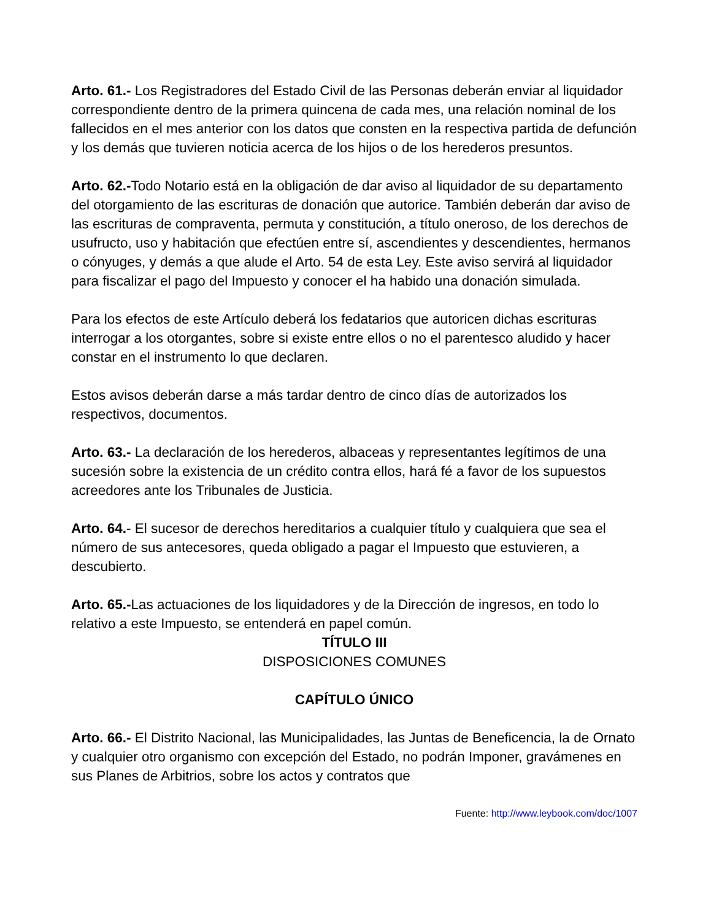Arto. 61.- Los Registradores del Estado Civil de las Personas deberán enviar al liquidador correspondiente dentro de la primera quincena de cada mes, una relación nominal de los fallecidos en el mes anterior con los datos que consten en la respectiva partida de defunción y los demás que tuvieren noticia acerca de los hijos o de los herederos presuntos.
Arto. 62.-Todo Notario está en la obligación de dar aviso al liquidador de su departamento del otorgamiento de las escrituras de donación que autorice. También deberán dar aviso de las escrituras de compraventa, permuta y constitución, a título oneroso, de los derechos de usufructo, uso y habitación que efectúen entre sí, ascendientes y descendientes, hermanos o cónyuges, y demás a que alude el Arto. 54 de esta Ley. Este aviso servirá al liquidador para fiscalizar el pago del Impuesto y conocer el ha habido una donación simulada.
Para los efectos de este Artículo deberá los fedatarios que autoricen dichas escrituras interrogar a los otorgantes, sobre si existe entre ellos o no el parentesco aludido y hacer constar en el instrumento lo que declaren.
Estos avisos deberán darse a más tardar dentro de cinco días de autorizados los respectivos, documentos.
Arto. 63.- La declaración de los herederos, albaceas y representantes legítimos de una sucesión sobre la existencia de un crédito contra ellos, hará fé a favor de los supuestos acreedores ante los Tribunales de Justicia.
Arto. 64.- El sucesor de derechos hereditarios a cualquier título y cualquiera que sea el número de sus antecesores, queda obligado a pagar el Impuesto que estuvieren, a descubierto.
Arto. 65.-Las actuaciones de los liquidadores y de la Dirección de ingresos, en todo lo relativo a este Impuesto, se entenderá en papel común.
TÍTULO III
DISPOSICIONES COMUNES
CAPÍTULO ÚNICO
Arto. 66.- El Distrito Nacional, las Municipalidades, las Juntas de Beneficencia, la de Ornato y cualquier otro organismo con excepción del Estado, no podrán Imponer, gravámenes en sus Planes de Arbitrios, sobre los actos y contratos que
Fuente: http://www.leybook.com/doc/1007